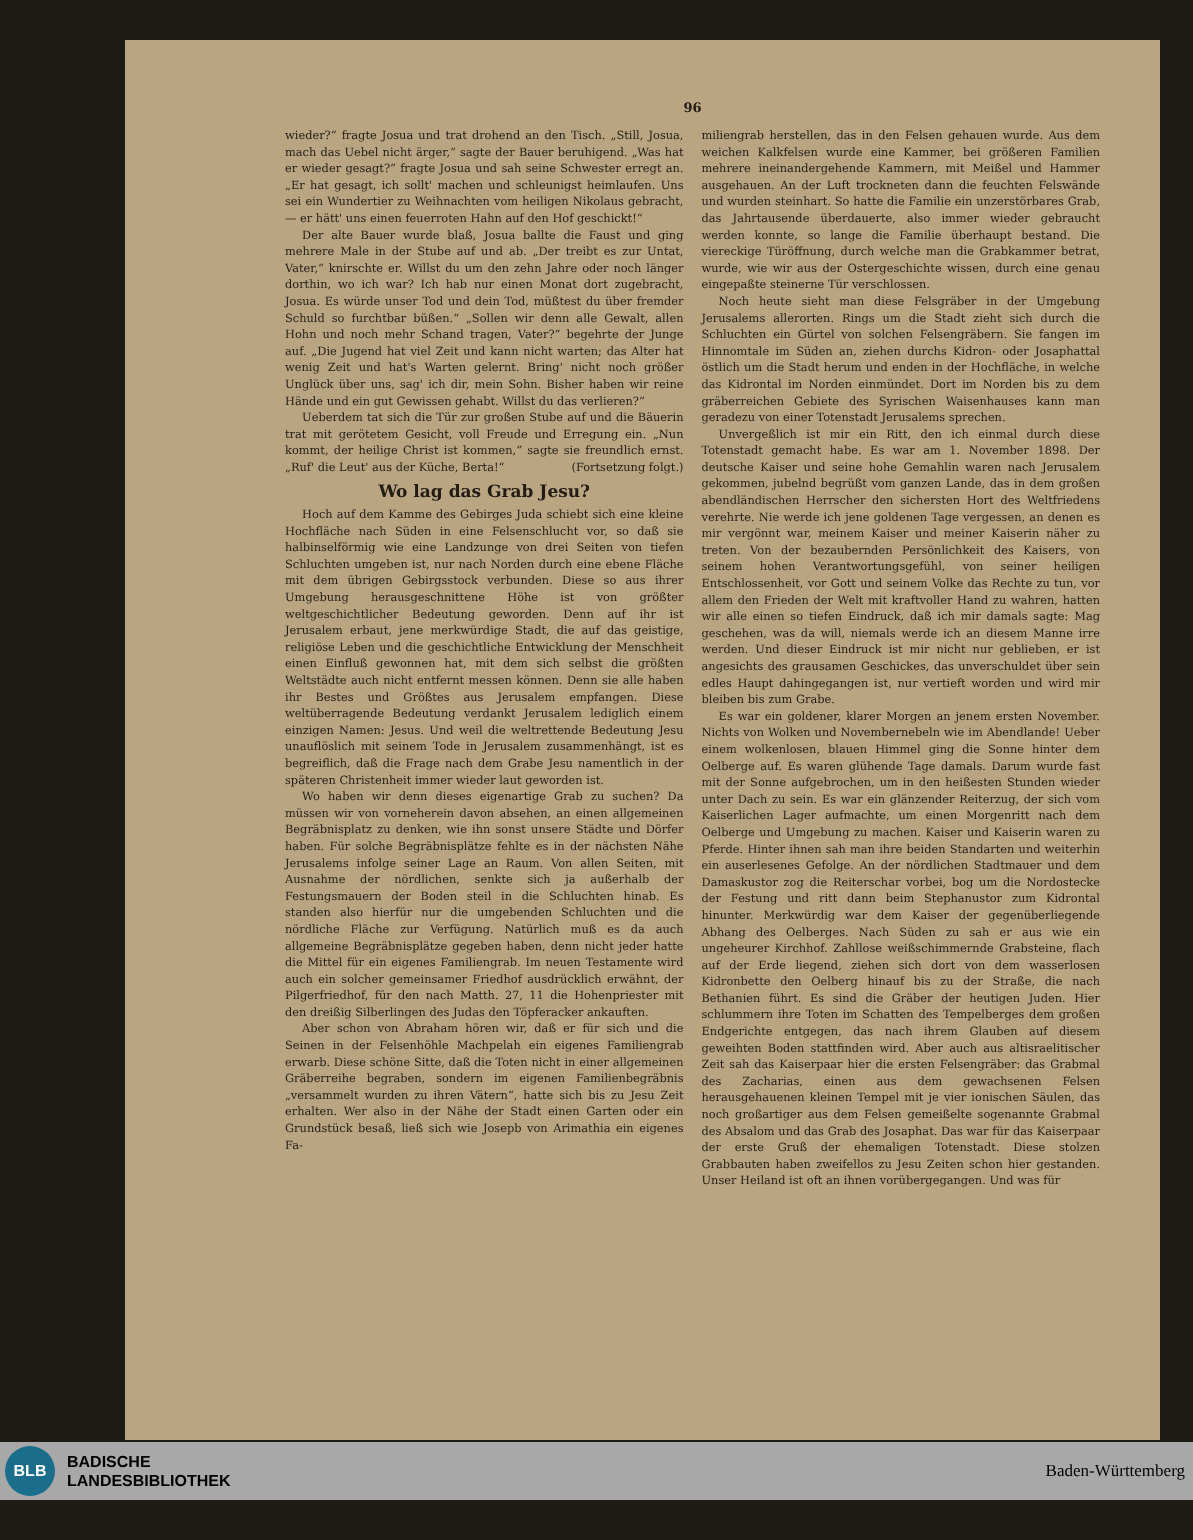96
wieder?“ fragte Josua und trat drohend an den Tisch. „Still, Josua, mach das Uebel nicht ärger,“ sagte der Bauer beruhigend. „Was hat er wieder gesagt?“ fragte Josua und sah seine Schwester erregt an. „Er hat gesagt, ich sollt' machen und schleunigst heimlaufen. Uns sei ein Wundertier zu Weihnachten vom heiligen Nikolaus gebracht, — er hätt' uns einen feuerroten Hahn auf den Hof geschickt!“
Der alte Bauer wurde blaß, Josua ballte die Faust und ging mehrere Male in der Stube auf und ab. „Der treibt es zur Untat, Vater,“ knirschte er. Willst du um den zehn Jahre oder noch länger dorthin, wo ich war? Ich hab nur einen Monat dort zugebracht, Josua. Es würde unser Tod und dein Tod, müßtest du über fremder Schuld so furchtbar büßen.“ „Sollen wir denn alle Gewalt, allen Hohn und noch mehr Schand tragen, Vater?“ begehrte der Junge auf. „Die Jugend hat viel Zeit und kann nicht warten; das Alter hat wenig Zeit und hat's Warten gelernt. Bring' nicht noch größer Unglück über uns, sag' ich dir, mein Sohn. Bisher haben wir reine Hände und ein gut Gewissen gehabt. Willst du das verlieren?“
Ueberdem tat sich die Tür zur großen Stube auf und die Bäuerin trat mit gerötetem Gesicht, voll Freude und Erregung ein. „Nun kommt, der heilige Christ ist kommen,“ sagte sie freundlich ernst. „Ruf' die Leut' aus der Küche, Berta!“ (Fortsetzung folgt.)
Wo lag das Grab Jesu?
Hoch auf dem Kamme des Gebirges Juda schiebt sich eine kleine Hochfläche nach Süden in eine Felsenschlucht vor, so daß sie halbinselförmig wie eine Landzunge von drei Seiten von tiefen Schluchten umgeben ist, nur nach Norden durch eine ebene Fläche mit dem übrigen Gebirgsstock verbunden. Diese so aus ihrer Umgebung herausgeschnittene Höhe ist von größter weltgeschichtlicher Bedeutung geworden. Denn auf ihr ist Jerusalem erbaut, jene merkwürdige Stadt, die auf das geistige, religiöse Leben und die geschichtliche Entwicklung der Menschheit einen Einfluß gewonnen hat, mit dem sich selbst die größten Weltstädte auch nicht entfernt messen können. Denn sie alle haben ihr Bestes und Größtes aus Jerusalem empfangen. Diese weltüberragende Bedeutung verdankt Jerusalem lediglich einem einzigen Namen: Jesus. Und weil die weltrettende Bedeutung Jesu unauflöslich mit seinem Tode in Jerusalem zusammenhängt, ist es begreiflich, daß die Frage nach dem Grabe Jesu namentlich in der späteren Christenheit immer wieder laut geworden ist.
Wo haben wir denn dieses eigenartige Grab zu suchen? Da müssen wir von vorneherein davon absehen, an einen allgemeinen Begräbnisplatz zu denken, wie ihn sonst unsere Städte und Dörfer haben. Für solche Begräbnisplätze fehlte es in der nächsten Nähe Jerusalems infolge seiner Lage an Raum. Von allen Seiten, mit Ausnahme der nördlichen, senkte sich ja außerhalb der Festungsmauern der Boden steil in die Schluchten hinab. Es standen also hierfür nur die umgebenden Schluchten und die nördliche Fläche zur Verfügung. Natürlich muß es da auch allgemeine Begräbnisplätze gegeben haben, denn nicht jeder hatte die Mittel für ein eigenes Familiengrab. Im neuen Testamente wird auch ein solcher gemeinsamer Friedhof ausdrücklich erwähnt, der Pilgerfriedhof, für den nach Matth. 27, 11 die Hohenpriester mit den dreißig Silberlingen des Judas den Töpferacker ankauften.
Aber schon von Abraham hören wir, daß er für sich und die Seinen in der Felsenhöhle Machpelah ein eigenes Familiengrab erwarb. Diese schöne Sitte, daß die Toten nicht in einer allgemeinen Gräberreihe begraben, sondern im eigenen Familienbegräbnis „versammelt wurden zu ihren Vätern“, hatte sich bis zu Jesu Zeit erhalten. Wer also in der Nähe der Stadt einen Garten oder ein Grundstück besaß, ließ sich wie Josepb von Arimathia ein eigenes Fa-
miliengrab herstellen, das in den Felsen gehauen wurde. Aus dem weichen Kalkfelsen wurde eine Kammer, bei größeren Familien mehrere ineinandergehende Kammern, mit Meißel und Hammer ausgehauen. An der Luft trockneten dann die feuchten Felswände und wurden steinhart. So hatte die Familie ein unzerstörbares Grab, das Jahrtausende überdauerte, also immer wieder gebraucht werden konnte, so lange die Familie überhaupt bestand. Die viereckige Türöffnung, durch welche man die Grabkammer betrat, wurde, wie wir aus der Ostergeschichte wissen, durch eine genau eingepaßte steinerne Tür verschlossen.
Noch heute sieht man diese Felsgräber in der Umgebung Jerusalems allerorten. Rings um die Stadt zieht sich durch die Schluchten ein Gürtel von solchen Felsengräbern. Sie fangen im Hinnomtale im Süden an, ziehen durchs Kidron- oder Josaphattal östlich um die Stadt herum und enden in der Hochfläche, in welche das Kidrontal im Norden einmündet. Dort im Norden bis zu dem gräberreichen Gebiete des Syrischen Waisenhauses kann man geradezu von einer Totenstadt Jerusalems sprechen.
Unvergeßlich ist mir ein Ritt, den ich einmal durch diese Totenstadt gemacht habe. Es war am 1. November 1898. Der deutsche Kaiser und seine hohe Gemahlin waren nach Jerusalem gekommen, jubelnd begrüßt vom ganzen Lande, das in dem großen abendländischen Herrscher den sichersten Hort des Weltfriedens verehrte. Nie werde ich jene goldenen Tage vergessen, an denen es mir vergönnt war, meinem Kaiser und meiner Kaiserin näher zu treten. Von der bezaubernden Persönlichkeit des Kaisers, von seinem hohen Verantwortungsgefühl, von seiner heiligen Entschlossenheit, vor Gott und seinem Volke das Rechte zu tun, vor allem den Frieden der Welt mit kraftvoller Hand zu wahren, hatten wir alle einen so tiefen Eindruck, daß ich mir damals sagte: Mag geschehen, was da will, niemals werde ich an diesem Manne irre werden. Und dieser Eindruck ist mir nicht nur geblieben, er ist angesichts des grausamen Geschickes, das unverschuldet über sein edles Haupt dahingegangen ist, nur vertieft worden und wird mir bleiben bis zum Grabe.
Es war ein goldener, klarer Morgen an jenem ersten November. Nichts von Wolken und Novembernebeln wie im Abendlande! Ueber einem wolkenlosen, blauen Himmel ging die Sonne hinter dem Oelberge auf. Es waren glühende Tage damals. Darum wurde fast mit der Sonne aufgebrochen, um in den heißesten Stunden wieder unter Dach zu sein. Es war ein glänzender Reiterzug, der sich vom Kaiserlichen Lager aufmachte, um einen Morgenritt nach dem Oelberge und Umgebung zu machen. Kaiser und Kaiserin waren zu Pferde. Hinter ihnen sah man ihre beiden Standarten und weiterhin ein auserlesenes Gefolge. An der nördlichen Stadtmauer und dem Damaskustor zog die Reiterschar vorbei, bog um die Nordostecke der Festung und ritt dann beim Stephanustor zum Kidrontal hinunter. Merkwürdig war dem Kaiser der gegenüberliegende Abhang des Oelberges. Nach Süden zu sah er aus wie ein ungeheurer Kirchhof. Zahllose weißschimmernde Grabsteine, flach auf der Erde liegend, ziehen sich dort von dem wasserlosen Kidronbette den Oelberg hinauf bis zu der Straße, die nach Bethanien führt. Es sind die Gräber der heutigen Juden. Hier schlummern ihre Toten im Schatten des Tempelberges dem großen Endgerichte entgegen, das nach ihrem Glauben auf diesem geweihten Boden stattfinden wird. Aber auch aus altisraelitischer Zeit sah das Kaiserpaar hier die ersten Felsengräber: das Grabmal des Zacharias, einen aus dem gewachsenen Felsen herausgehauenen kleinen Tempel mit je vier ionischen Säulen, das noch großartiger aus dem Felsen gemeißelte sogenannte Grabmal des Absalom und das Grab des Josaphat. Das war für das Kaiserpaar der erste Gruß der ehemaligen Totenstadt. Diese stolzen Grabbauten haben zweifellos zu Jesu Zeiten schon hier gestanden. Unser Heiland ist oft an ihnen vorübergegangen. Und was für
BLB
BADISCHE
LANDESBIBLIOTHEK
Baden-Württemberg